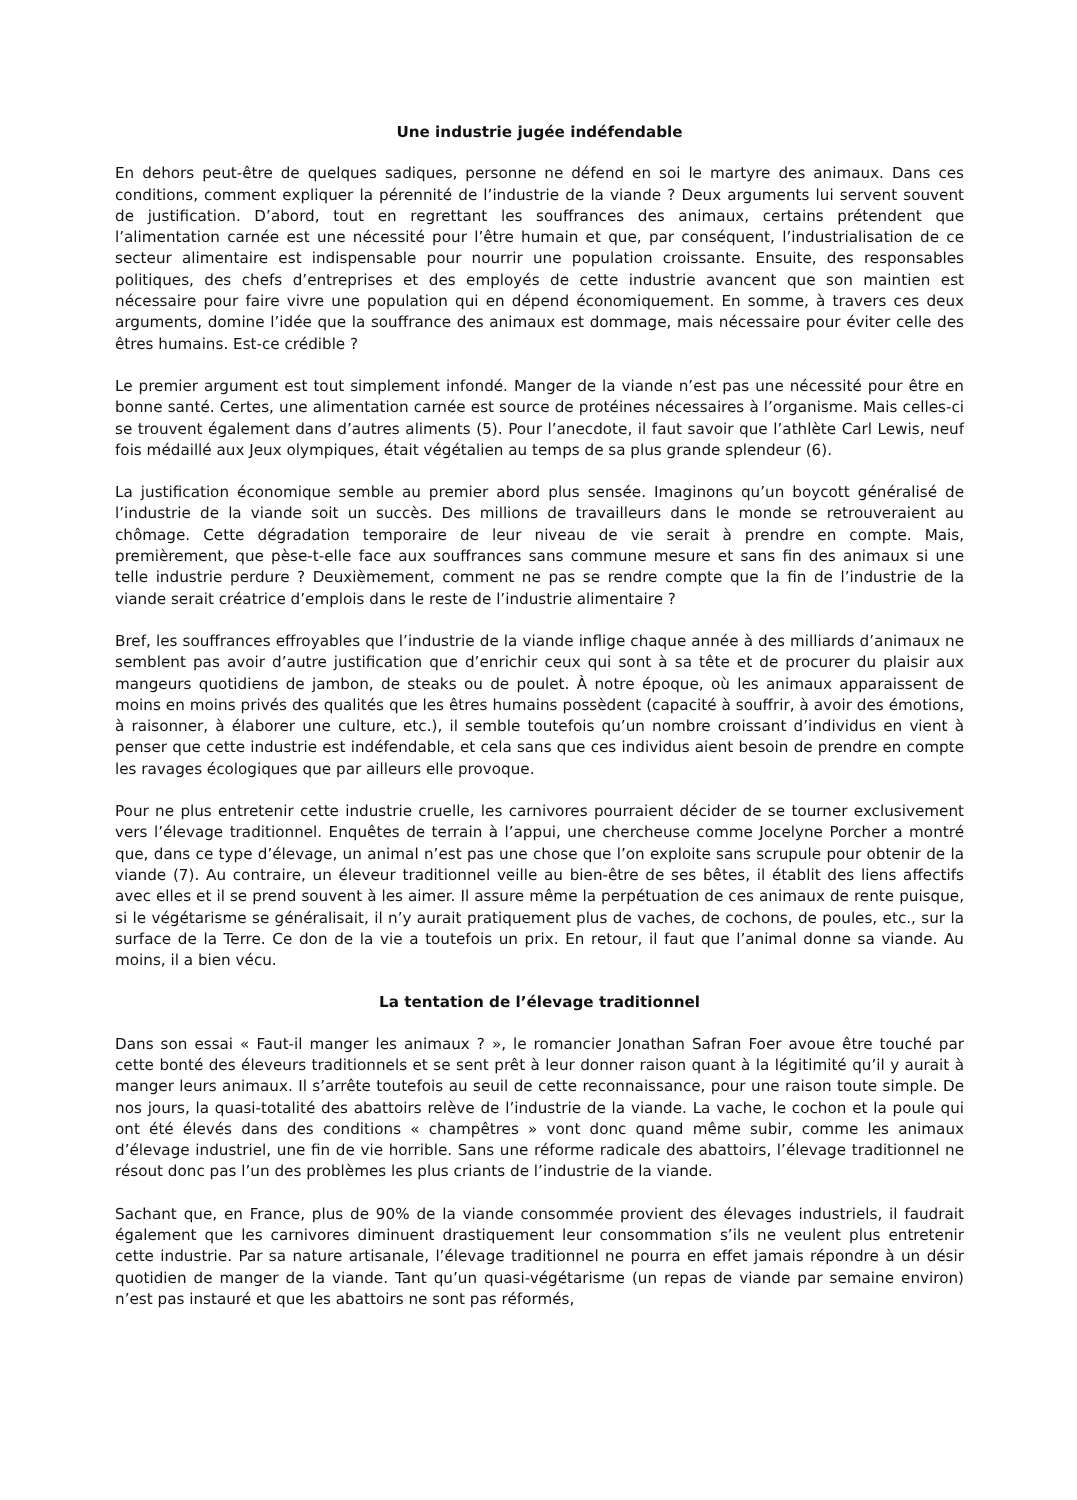Une industrie jugée indéfendable
En dehors peut-être de quelques sadiques, personne ne défend en soi le martyre des animaux. Dans ces conditions, comment expliquer la pérennité de l’industrie de la viande ? Deux arguments lui servent souvent de justification. D’abord, tout en regrettant les souffrances des animaux, certains prétendent que l’alimentation carnée est une nécessité pour l’être humain et que, par conséquent, l’industrialisation de ce secteur alimentaire est indispensable pour nourrir une population croissante. Ensuite, des responsables politiques, des chefs d’entreprises et des employés de cette industrie avancent que son maintien est nécessaire pour faire vivre une population qui en dépend économiquement. En somme, à travers ces deux arguments, domine l’idée que la souffrance des animaux est dommage, mais nécessaire pour éviter celle des êtres humains. Est-ce crédible ?
Le premier argument est tout simplement infondé. Manger de la viande n’est pas une nécessité pour être en bonne santé. Certes, une alimentation carnée est source de protéines nécessaires à l’organisme. Mais celles-ci se trouvent également dans d’autres aliments (5). Pour l’anecdote, il faut savoir que l’athlète Carl Lewis, neuf fois médaillé aux Jeux olympiques, était végétalien au temps de sa plus grande splendeur (6).
La justification économique semble au premier abord plus sensée. Imaginons qu’un boycott généralisé de l’industrie de la viande soit un succès. Des millions de travailleurs dans le monde se retrouveraient au chômage. Cette dégradation temporaire de leur niveau de vie serait à prendre en compte. Mais, premièrement, que pèse-t-elle face aux souffrances sans commune mesure et sans fin des animaux si une telle industrie perdure ? Deuxièmement, comment ne pas se rendre compte que la fin de l’industrie de la viande serait créatrice d’emplois dans le reste de l’industrie alimentaire ?
Bref, les souffrances effroyables que l’industrie de la viande inflige chaque année à des milliards d’animaux ne semblent pas avoir d’autre justification que d’enrichir ceux qui sont à sa tête et de procurer du plaisir aux mangeurs quotidiens de jambon, de steaks ou de poulet. À notre époque, où les animaux apparaissent de moins en moins privés des qualités que les êtres humains possèdent (capacité à souffrir, à avoir des émotions, à raisonner, à élaborer une culture, etc.), il semble toutefois qu’un nombre croissant d’individus en vient à penser que cette industrie est indéfendable, et cela sans que ces individus aient besoin de prendre en compte les ravages écologiques que par ailleurs elle provoque.
Pour ne plus entretenir cette industrie cruelle, les carnivores pourraient décider de se tourner exclusivement vers l’élevage traditionnel. Enquêtes de terrain à l’appui, une chercheuse comme Jocelyne Porcher a montré que, dans ce type d’élevage, un animal n’est pas une chose que l’on exploite sans scrupule pour obtenir de la viande (7). Au contraire, un éleveur traditionnel veille au bien-être de ses bêtes, il établit des liens affectifs avec elles et il se prend souvent à les aimer. Il assure même la perpétuation de ces animaux de rente puisque, si le végétarisme se généralisait, il n’y aurait pratiquement plus de vaches, de cochons, de poules, etc., sur la surface de la Terre. Ce don de la vie a toutefois un prix. En retour, il faut que l’animal donne sa viande. Au moins, il a bien vécu.
La tentation de l’élevage traditionnel
Dans son essai « Faut-il manger les animaux ? », le romancier Jonathan Safran Foer avoue être touché par cette bonté des éleveurs traditionnels et se sent prêt à leur donner raison quant à la légitimité qu’il y aurait à manger leurs animaux. Il s’arrête toutefois au seuil de cette reconnaissance, pour une raison toute simple. De nos jours, la quasi-totalité des abattoirs relève de l’industrie de la viande. La vache, le cochon et la poule qui ont été élevés dans des conditions « champêtres » vont donc quand même subir, comme les animaux d’élevage industriel, une fin de vie horrible. Sans une réforme radicale des abattoirs, l’élevage traditionnel ne résout donc pas l’un des problèmes les plus criants de l’industrie de la viande.
Sachant que, en France, plus de 90% de la viande consommée provient des élevages industriels, il faudrait également que les carnivores diminuent drastiquement leur consommation s’ils ne veulent plus entretenir cette industrie. Par sa nature artisanale, l’élevage traditionnel ne pourra en effet jamais répondre à un désir quotidien de manger de la viande. Tant qu’un quasi-végétarisme (un repas de viande par semaine environ) n’est pas instauré et que les abattoirs ne sont pas réformés,